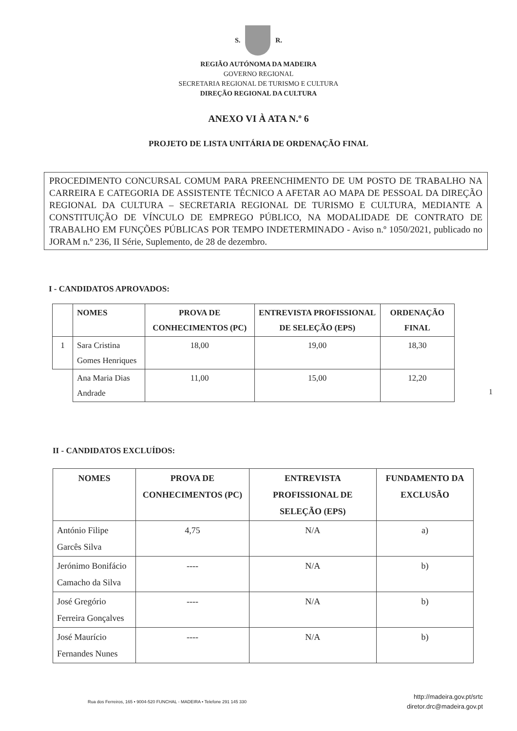S. R.
REGIÃO AUTÓNOMA DA MADEIRA
GOVERNO REGIONAL
SECRETARIA REGIONAL DE TURISMO E CULTURA
DIREÇÃO REGIONAL DA CULTURA
ANEXO VI À ATA N.º 6
PROJETO DE LISTA UNITÁRIA DE ORDENAÇÃO FINAL
PROCEDIMENTO CONCURSAL COMUM PARA PREENCHIMENTO DE UM POSTO DE TRABALHO NA CARREIRA E CATEGORIA DE ASSISTENTE TÉCNICO A AFETAR AO MAPA DE PESSOAL DA DIREÇÃO REGIONAL DA CULTURA – SECRETARIA REGIONAL DE TURISMO E CULTURA, MEDIANTE A CONSTITUIÇÃO DE VÍNCULO DE EMPREGO PÚBLICO, NA MODALIDADE DE CONTRATO DE TRABALHO EM FUNÇÕES PÚBLICAS POR TEMPO INDETERMINADO - Aviso n.º 1050/2021, publicado no JORAM n.º 236, II Série, Suplemento, de 28 de dezembro.
I - CANDIDATOS APROVADOS:
| | NOMES | PROVA DE CONHECIMENTOS (PC) | ENTREVISTA PROFISSIONAL DE SELEÇÃO (EPS) | ORDENAÇÃO FINAL |
| --- | --- | --- | --- | --- |
| 1 | Sara Cristina Gomes Henriques | 18,00 | 19,00 | 18,30 |
| | Ana Maria Dias Andrade | 11,00 | 15,00 | 12,20 |
1
II - CANDIDATOS EXCLUÍDOS:
| NOMES | PROVA DE CONHECIMENTOS (PC) | ENTREVISTA PROFISSIONAL DE SELEÇÃO (EPS) | FUNDAMENTO DA EXCLUSÃO |
| --- | --- | --- | --- |
| António Filipe Garcês Silva | 4,75 | N/A | a) |
| Jerónimo Bonifácio Camacho da Silva | ---- | N/A | b) |
| José Gregório Ferreira Gonçalves | ---- | N/A | b) |
| José Maurício Fernandes Nunes | ---- | N/A | b) |
Rua dos Ferreiros, 165 • 9004-520 FUNCHAL - MADEIRA • Telefone 291 145 330
http://madeira.gov.pt/srtc
diretor.drc@madeira.gov.pt